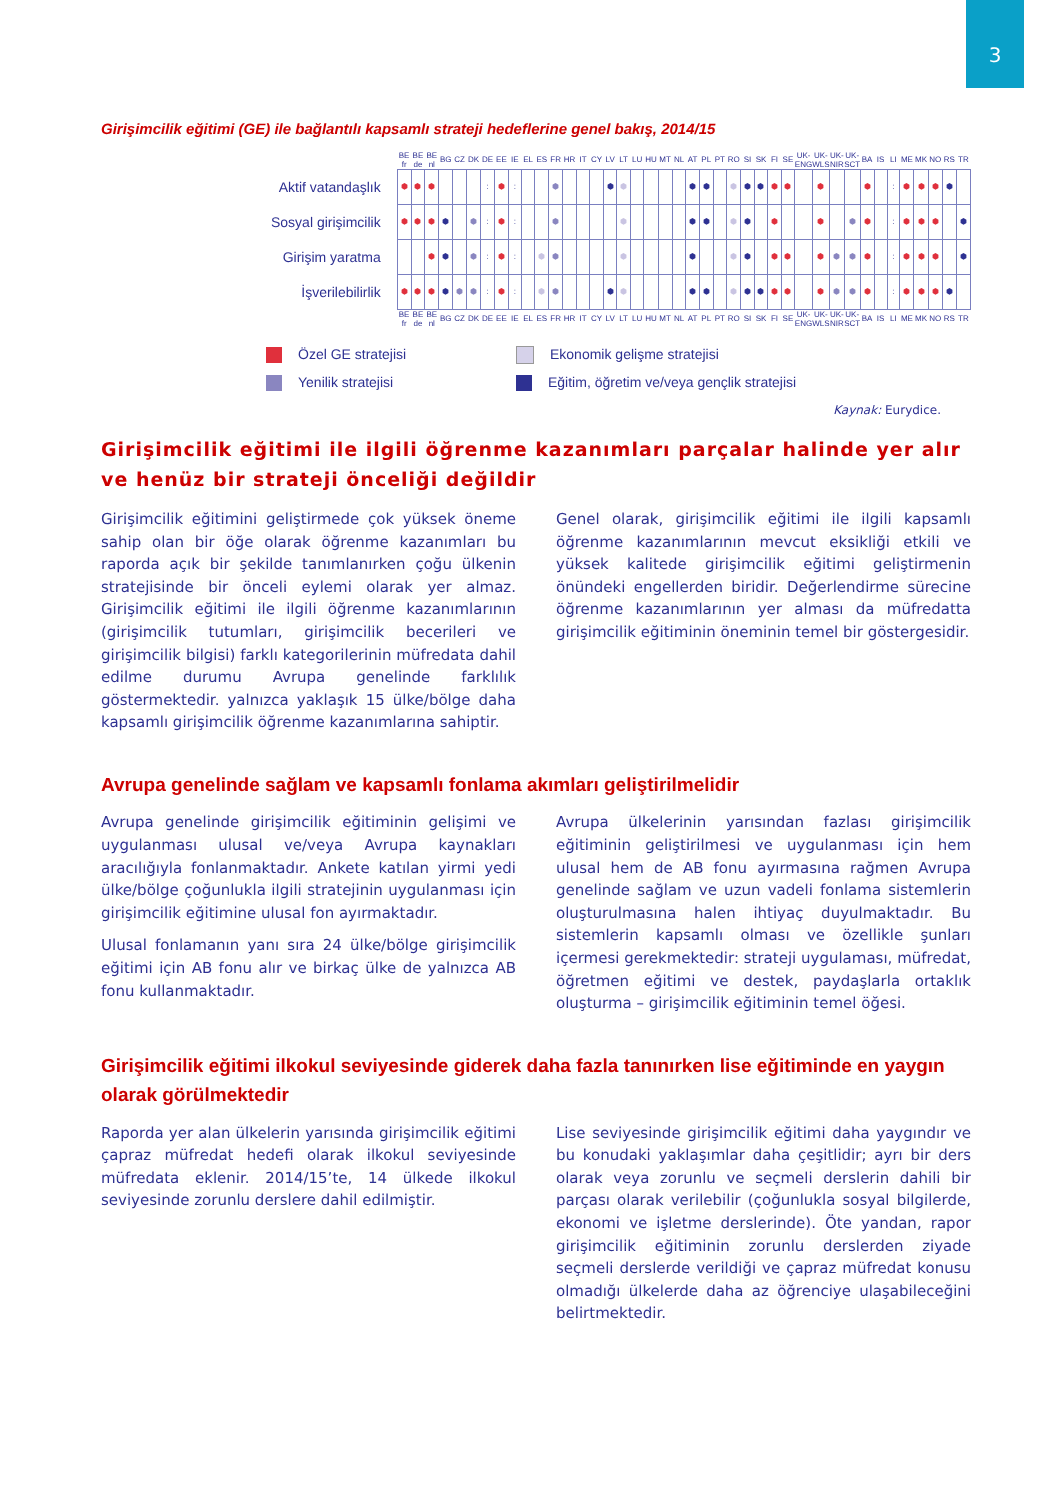3
Girişimcilik eğitimi (GE) ile bağlantılı kapsamlı strateji hedeflerine genel bakış, 2014/15
| | BE fr | BE de | BE nl | BG | CZ | DK | DE | EE | IE | EL | ES | FR | HR | IT | CY | LV | LT | LU | HU | MT | NL | AT | PL | PT | RO | SI | SK | FI | SE | UK-ENG | UK-WLS | UK-NIR | UK-SCT | BA | IS | LI | ME | MK | NO | RS | TR |
| --- | --- | --- | --- | --- | --- | --- | --- | --- | --- | --- | --- | --- | --- | --- | --- | --- | --- | --- | --- | --- | --- | --- | --- | --- | --- | --- | --- | --- | --- | --- | --- | --- | --- | --- | --- | --- | --- | --- | --- | --- | --- |
| Aktif vatandaşlık | ⬢ | ⬢ | ⬢ | | | | : | ⬢ | : | | | ⬢ | | | | ⬢ | ⬢ | | | | | ⬢ | ⬢ | | ⬢ | ⬢ | ⬢ | ⬢ | ⬢ | | ⬢ | | | ⬢ | | : | ⬢ | ⬢ | ⬢ | ⬢ | |
| Sosyal girişimcilik | ⬢ | ⬢ | ⬢ | ⬢ | | ⬢ | : | ⬢ | : | | | ⬢ | | | | | ⬢ | | | | | ⬢ | ⬢ | | ⬢ | ⬢ | | ⬢ | | | ⬢ | | ⬢ | ⬢ | | : | ⬢ | ⬢ | ⬢ | | ⬢ |
| Girişim yaratma | | | ⬢ | ⬢ | | ⬢ | : | ⬢ | : | | ⬢ | ⬢ | | | | | ⬢ | | | | | ⬢ | | | ⬢ | ⬢ | | ⬢ | ⬢ | | ⬢ | ⬢ | ⬢ | ⬢ | | : | ⬢ | ⬢ | ⬢ | | ⬢ |
| İşverilebilirlik | ⬢ | ⬢ | ⬢ | ⬢ | ⬢ | ⬢ | : | ⬢ | : | | ⬢ | ⬢ | | | | ⬢ | ⬢ | | | | | ⬢ | ⬢ | | ⬢ | ⬢ | ⬢ | ⬢ | ⬢ | | ⬢ | ⬢ | ⬢ | ⬢ | | : | ⬢ | ⬢ | ⬢ | ⬢ | |
| | BE fr | BE de | BE nl | BG | CZ | DK | DE | EE | IE | EL | ES | FR | HR | IT | CY | LV | LT | LU | HU | MT | NL | AT | PL | PT | RO | SI | SK | FI | SE | UK-ENG | UK-WLS | UK-NIR | UK-SCT | BA | IS | LI | ME | MK | NO | RS | TR |
Özel GE stratejisi
Ekonomik gelişme stratejisi
Yenilik stratejisi
Eğitim, öğretim ve/veya gençlik stratejisi
Kaynak: Eurydice.
Girişimcilik eğitimi ile ilgili öğrenme kazanımları parçalar halinde yer alır ve henüz bir strateji önceliği değildir
Girişimcilik eğitimini geliştirmede çok yüksek öneme sahip olan bir öğe olarak öğrenme kazanımları bu raporda açık bir şekilde tanımlanırken çoğu ülkenin stratejisinde bir önceli eylemi olarak yer almaz. Girişimcilik eğitimi ile ilgili öğrenme kazanımlarının (girişimcilik tutumları, girişimcilik becerileri ve girişimcilik bilgisi) farklı kategorilerinin müfredata dahil edilme durumu Avrupa genelinde farklılık göstermektedir. yalnızca yaklaşık 15 ülke/bölge daha kapsamlı girişimcilik öğrenme kazanımlarına sahiptir.
Genel olarak, girişimcilik eğitimi ile ilgili kapsamlı öğrenme kazanımlarının mevcut eksikliği etkili ve yüksek kalitede girişimcilik eğitimi geliştirmenin önündeki engellerden biridir. Değerlendirme sürecine öğrenme kazanımlarının yer alması da müfredatta girişimcilik eğitiminin öneminin temel bir göstergesidir.
Avrupa genelinde sağlam ve kapsamlı fonlama akımları geliştirilmelidir
Avrupa genelinde girişimcilik eğitiminin gelişimi ve uygulanması ulusal ve/veya Avrupa kaynakları aracılığıyla fonlanmaktadır. Ankete katılan yirmi yedi ülke/bölge çoğunlukla ilgili stratejinin uygulanması için girişimcilik eğitimine ulusal fon ayırmaktadır.
Ulusal fonlamanın yanı sıra 24 ülke/bölge girişimcilik eğitimi için AB fonu alır ve birkaç ülke de yalnızca AB fonu kullanmaktadır.
Avrupa ülkelerinin yarısından fazlası girişimcilik eğitiminin geliştirilmesi ve uygulanması için hem ulusal hem de AB fonu ayırmasına rağmen Avrupa genelinde sağlam ve uzun vadeli fonlama sistemlerin oluşturulmasına halen ihtiyaç duyulmaktadır. Bu sistemlerin kapsamlı olması ve özellikle şunları içermesi gerekmektedir: strateji uygulaması, müfredat, öğretmen eğitimi ve destek, paydaşlarla ortaklık oluşturma – girişimcilik eğitiminin temel öğesi.
Girişimcilik eğitimi ilkokul seviyesinde giderek daha fazla tanınırken lise eğitiminde en yaygın olarak görülmektedir
Raporda yer alan ülkelerin yarısında girişimcilik eğitimi çapraz müfredat hedefi olarak ilkokul seviyesinde müfredata eklenir. 2014/15’te, 14 ülkede ilkokul seviyesinde zorunlu derslere dahil edilmiştir.
Lise seviyesinde girişimcilik eğitimi daha yaygındır ve bu konudaki yaklaşımlar daha çeşitlidir; ayrı bir ders olarak veya zorunlu ve seçmeli derslerin dahili bir parçası olarak verilebilir (çoğunlukla sosyal bilgilerde, ekonomi ve işletme derslerinde). Öte yandan, rapor girişimcilik eğitiminin zorunlu derslerden ziyade seçmeli derslerde verildiği ve çapraz müfredat konusu olmadığı ülkelerde daha az öğrenciye ulaşabileceğini belirtmektedir.